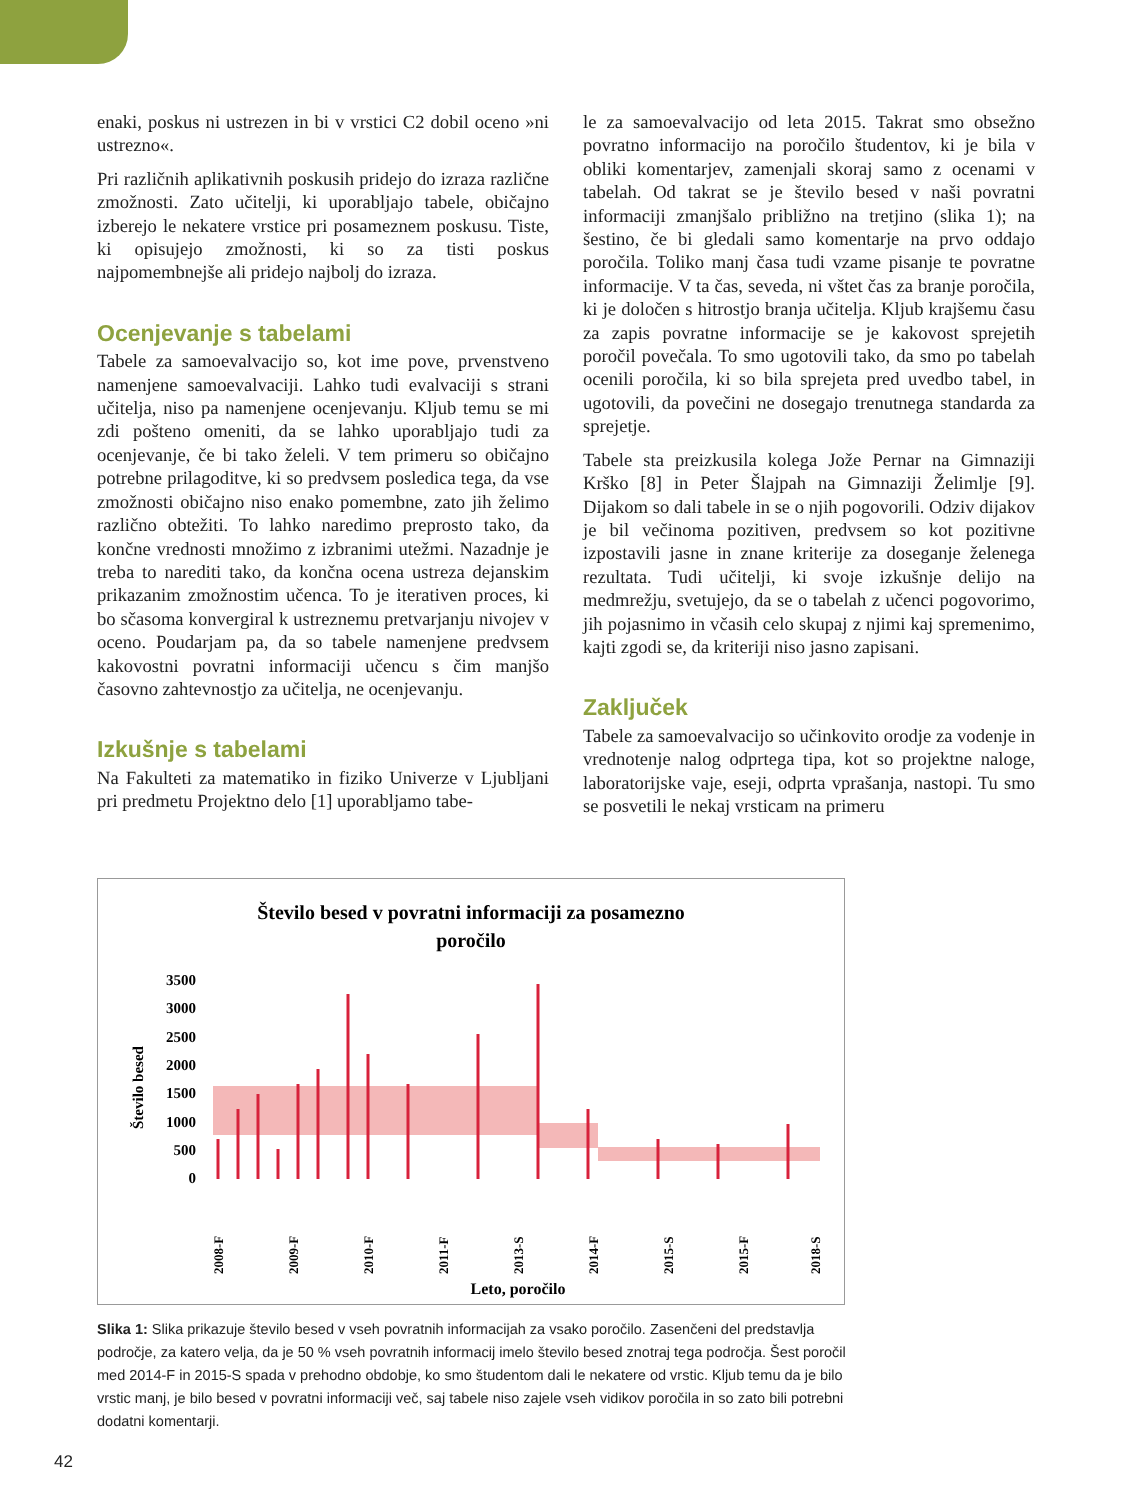enaki, poskus ni ustrezen in bi v vrstici C2 dobil oceno »ni ustrezno«.
Pri različnih aplikativnih poskusih pridejo do izraza različne zmožnosti. Zato učitelji, ki uporabljajo tabele, običajno izberejo le nekatere vrstice pri posameznem poskusu. Tiste, ki opisujejo zmožnosti, ki so za tisti poskus najpomembnejše ali pridejo najbolj do izraza.
Ocenjevanje s tabelami
Tabele za samoevalvacijo so, kot ime pove, prvenstveno namenjene samoevalvaciji. Lahko tudi evalvaciji s strani učitelja, niso pa namenjene ocenjevanju. Kljub temu se mi zdi pošteno omeniti, da se lahko uporabljajo tudi za ocenjevanje, če bi tako želeli. V tem primeru so običajno potrebne prilagoditve, ki so predvsem posledica tega, da vse zmožnosti običajno niso enako pomembne, zato jih želimo različno obtežiti. To lahko naredimo preprosto tako, da končne vrednosti množimo z izbranimi utežmi. Nazadnje je treba to narediti tako, da končna ocena ustreza dejanskim prikazanim zmožnostim učenca. To je iterativen proces, ki bo sčasoma konvergiral k ustreznemu pretvarjanju nivojev v oceno. Poudarjam pa, da so tabele namenjene predvsem kakovostni povratni informaciji učencu s čim manjšo časovno zahtevnostjo za učitelja, ne ocenjevanju.
Izkušnje s tabelami
Na Fakulteti za matematiko in fiziko Univerze v Ljubljani pri predmetu Projektno delo [1] uporabljamo tabe-
le za samoevalvacijo od leta 2015. Takrat smo obsežno povratno informacijo na poročilo študentov, ki je bila v obliki komentarjev, zamenjali skoraj samo z ocenami v tabelah. Od takrat se je število besed v naši povratni informaciji zmanjšalo približno na tretjino (slika 1); na šestino, če bi gledali samo komentarje na prvo oddajo poročila. Toliko manj časa tudi vzame pisanje te povratne informacije. V ta čas, seveda, ni vštet čas za branje poročila, ki je določen s hitrostjo branja učitelja. Kljub krajšemu času za zapis povratne informacije se je kakovost sprejetih poročil povečala. To smo ugotovili tako, da smo po tabelah ocenili poročila, ki so bila sprejeta pred uvedbo tabel, in ugotovili, da povečini ne dosegajo trenutnega standarda za sprejetje.
Tabele sta preizkusila kolega Jože Pernar na Gimnaziji Krško [8] in Peter Šlajpah na Gimnaziji Želimlje [9]. Dijakom so dali tabele in se o njih pogovorili. Odziv dijakov je bil večinoma pozitiven, predvsem so kot pozitivne izpostavili jasne in znane kriterije za doseganje želenega rezultata. Tudi učitelji, ki svoje izkušnje delijo na medmrežju, svetujejo, da se o tabelah z učenci pogovorimo, jih pojasnimo in včasih celo skupaj z njimi kaj spremenimo, kajti zgodi se, da kriteriji niso jasno zapisani.
Zaključek
Tabele za samoevalvacijo so učinkovito orodje za vodenje in vrednotenje nalog odprtega tipa, kot so projektne naloge, laboratorijske vaje, eseji, odprta vprašanja, nastopi. Tu smo se posvetili le nekaj vrsticam na primeru
Število besed v povratni informaciji za posamezno
poročilo
3500
3000
2500
2000
1500
1000
500
0
Število besed
2008-F
2009-F
2010-F
2011-F
2013-S
2014-F
2015-S
2015-F
2018-S
Leto, poročilo
Slika 1: Slika prikazuje število besed v vseh povratnih informacijah za vsako poročilo. Zasenčeni del predstavlja področje, za katero velja, da je 50 % vseh povratnih informacij imelo število besed znotraj tega področja. Šest poročil med 2014-F in 2015-S spada v prehodno obdobje, ko smo študentom dali le nekatere od vrstic. Kljub temu da je bilo vrstic manj, je bilo besed v povratni informaciji več, saj tabele niso zajele vseh vidikov poročila in so zato bili potrebni dodatni komentarji.
42